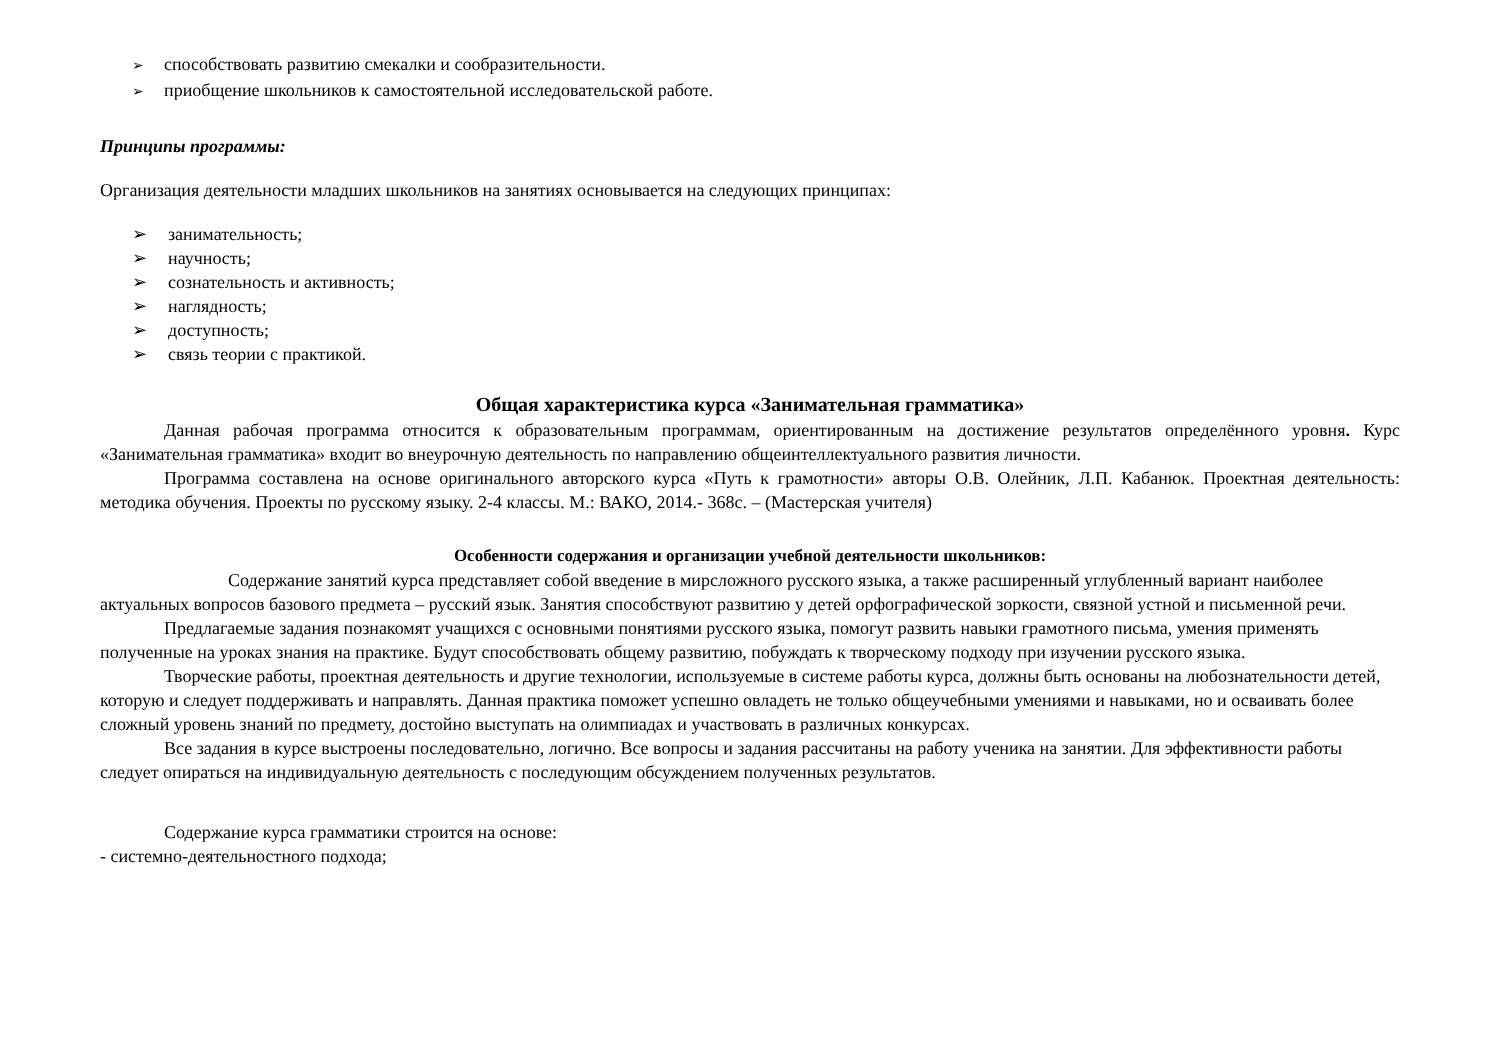➢ способствовать развитию смекалки и сообразительности.
➢ приобщение школьников к самостоятельной исследовательской работе.
Принципы программы:
Организация деятельности младших школьников на занятиях основывается на следующих принципах:
➢ занимательность;
➢ научность;
➢ сознательность и активность;
➢ наглядность;
➢ доступность;
➢ связь теории с практикой.
Общая характеристика курса «Занимательная грамматика»
Данная рабочая программа относится к образовательным программам, ориентированным на достижение результатов определённого уровня. Курс «Занимательная грамматика» входит во внеурочную деятельность по направлению общеинтеллектуального развития личности.
Программа составлена на основе оригинального авторского курса «Путь к грамотности» авторы О.В. Олейник, Л.П. Кабанюк. Проектная деятельность: методика обучения. Проекты по русскому языку. 2-4 классы. М.: ВАКО, 2014.- 368с. – (Мастерская учителя)
Особенности содержания и организации учебной деятельности школьников:
Содержание занятий курса представляет собой введение в мирсложного русского языка, а также расширенный углубленный вариант наиболее актуальных вопросов базового предмета – русский язык. Занятия способствуют развитию у детей орфографической зоркости, связной устной и письменной речи.
Предлагаемые задания познакомят учащихся с основными понятиями русского языка, помогут развить навыки грамотного письма, умения применять полученные на уроках знания на практике. Будут способствовать общему развитию, побуждать к творческому подходу при изучении русского языка.
Творческие работы, проектная деятельность и другие технологии, используемые в системе работы курса, должны быть основаны на любознательности детей, которую и следует поддерживать и направлять. Данная практика поможет успешно овладеть не только общеучебными умениями и навыками, но и осваивать более сложный уровень знаний по предмету, достойно выступать на олимпиадах и участвовать в различных конкурсах.
Все задания в курсе выстроены последовательно, логично. Все вопросы и задания рассчитаны на работу ученика на занятии. Для эффективности работы следует опираться на индивидуальную деятельность с последующим обсуждением полученных результатов.
Содержание курса грамматики строится на основе:
- системно-деятельностного подхода;